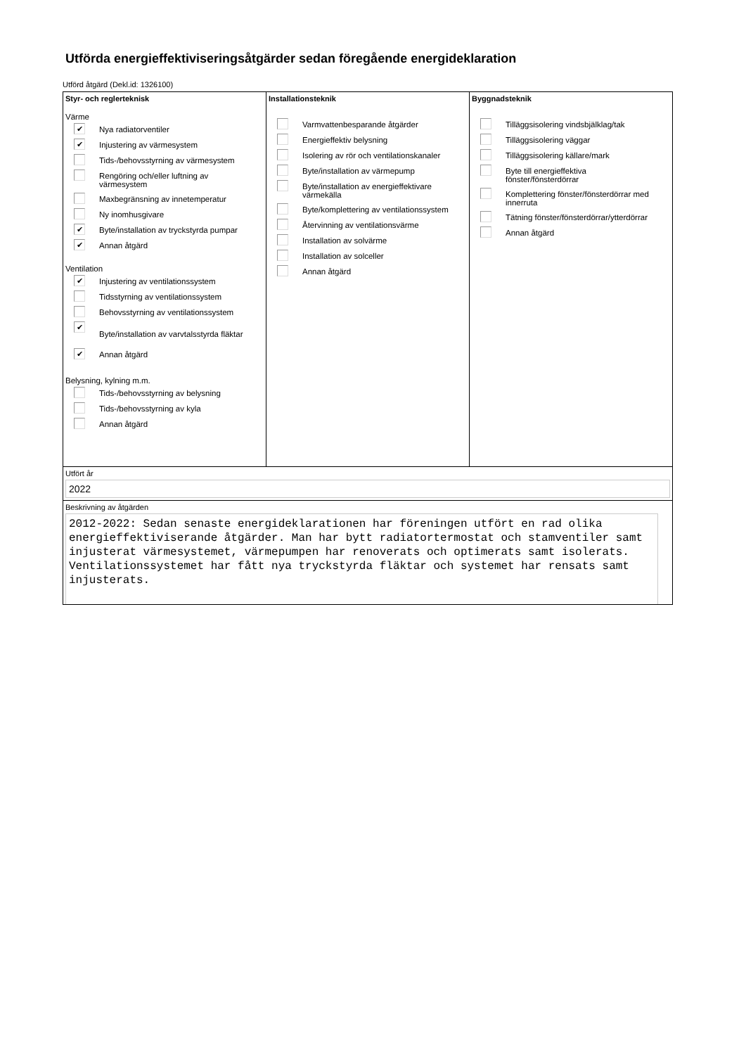Utförda energieffektiviseringsåtgärder sedan föregående energideklaration
Utförd åtgärd (Dekl.id: 1326100)
Styr- och reglerteknisk
Värme
✔ Nya radiatorventiler
✔ Injustering av värmesystem
Tids-/behovsstyrning av värmesystem
Rengöring och/eller luftning av värmesystem
Maxbegränsning av innetemperatur
Ny inomhusgivare
✔ Byte/installation av tryckstyrda pumpar
✔ Annan åtgärd
Ventilation
✔ Injustering av ventilationssystem
Tidsstyrning av ventilationssystem
Behovsstyrning av ventilationssystem
✔ Byte/installation av varvtalsstyrda fläktar
✔ Annan åtgärd
Belysning, kylning m.m.
Tids-/behovsstyrning av belysning
Tids-/behovsstyrning av kyla
Annan åtgärd
Installationsteknik
Varmvattenbesparande åtgärder
Energieffektiv belysning
Isolering av rör och ventilationskanaler
Byte/installation av värmepump
Byte/installation av energieffektivare värmekälla
Byte/komplettering av ventilationssystem
Återvinning av ventilationsvärme
Installation av solvärme
Installation av solceller
Annan åtgärd
Byggnadsteknik
Tilläggsisolering vindsbjälklag/tak
Tilläggsisolering väggar
Tilläggsisolering källare/mark
Byte till energieffektiva fönster/fönsterdörrar
Komplettering fönster/fönsterdörrar med innerruta
Tätning fönster/fönsterdörrar/ytterdörrar
Annan åtgärd
Utfört år
2022
Beskrivning av åtgärden
2012-2022: Sedan senaste energideklarationen har föreningen utfört en rad olika energieffektiviserande åtgärder. Man har bytt radiatortermostat och stamventiler samt injusterat värmesystemet, värmepumpen har renoverats och optimerats samt isolerats. Ventilationssystemet har fått nya tryckstyrda fläktar och systemet har rensats samt injusterats.